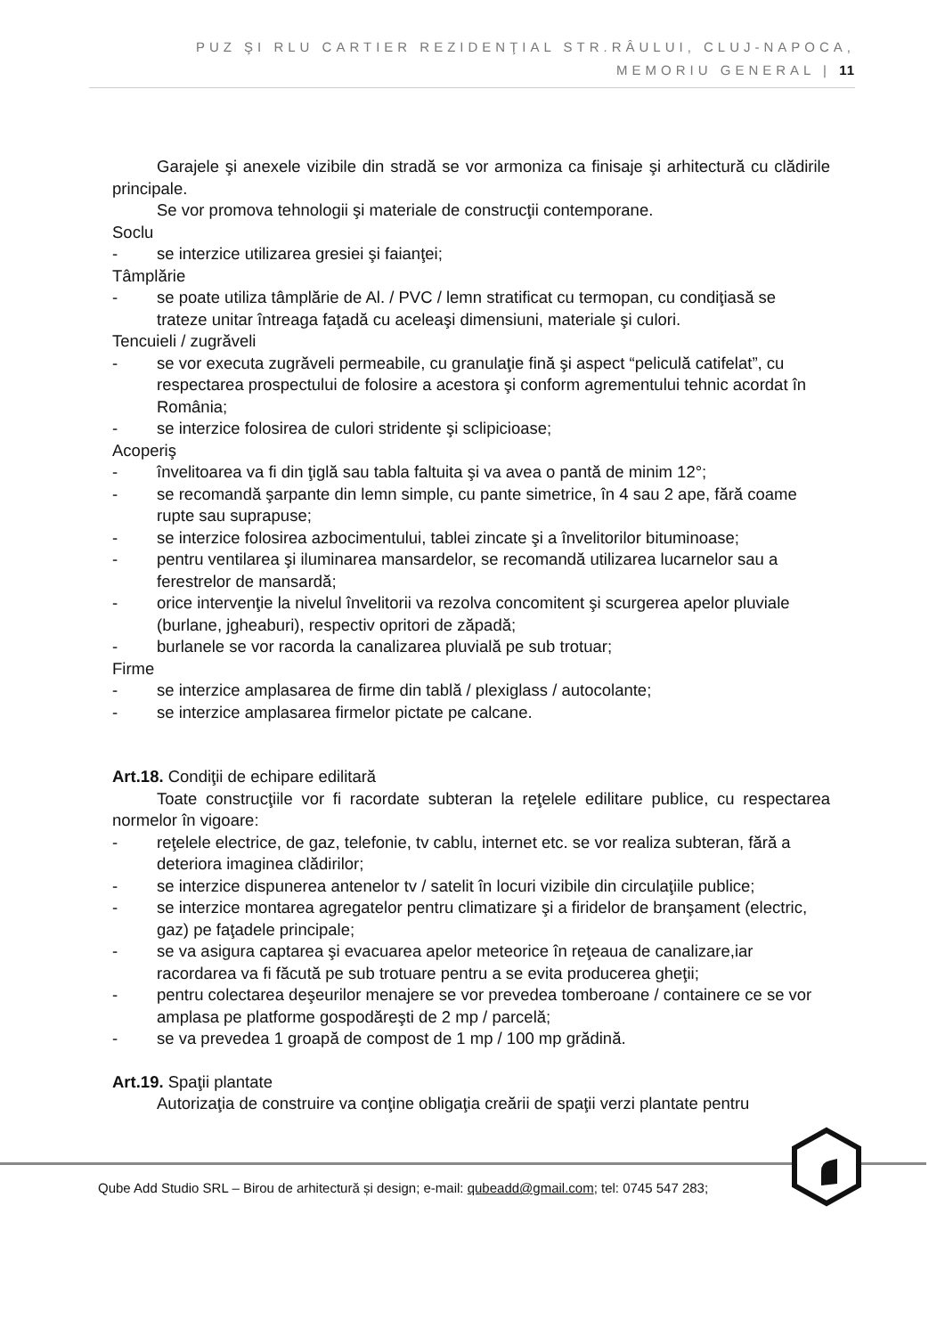PUZ ŞI RLU CARTIER REZIDENŢIAL STR.RÂULUI, CLUJ-NAPOCA,
MEMORIU GENERAL | 11
Garajele şi anexele vizibile din stradă se vor armoniza ca finisaje şi arhitectură cu clădirile principale.
Se vor promova tehnologii şi materiale de construcţii contemporane.
Soclu
- se interzice utilizarea gresiei şi faianţei;
Tâmplărie
- se poate utiliza tâmplărie de Al. / PVC / lemn stratificat cu termopan, cu condiţiasă se trateze unitar întreaga faţadă cu aceleaşi dimensiuni, materiale şi culori.
Tencuieli / zugrăveli
- se vor executa zugrăveli permeabile, cu granulaţie fină şi aspect “peliculă catifelat”, cu respectarea prospectului de folosire a acestora şi conform agrementului tehnic acordat în România;
- se interzice folosirea de culori stridente şi sclipicioase;
Acoperiş
- învelitoarea va fi din ţiglă sau tabla faltuita şi va avea o pantă de minim 12°;
- se recomandă şarpante din lemn simple, cu pante simetrice, în 4 sau 2 ape, fără coame rupte sau suprapuse;
- se interzice folosirea azbocimentului, tablei zincate şi a învelitorilor bituminoase;
- pentru ventilarea şi iluminarea mansardelor, se recomandă utilizarea lucarnelor sau a ferestrelor de mansardă;
- orice intervenţie la nivelul învelitorii va rezolva concomitent şi scurgerea apelor pluviale (burlane, jgheaburi), respectiv opritori de zăpadă;
- burlanele se vor racorda la canalizarea pluvială pe sub trotuar;
Firme
- se interzice amplasarea de firme din tablă / plexiglass / autocolante;
- se interzice amplasarea firmelor pictate pe calcane.
Art.18. Condiţii de echipare edilitară
Toate construcţiile vor fi racordate subteran la reţelele edilitare publice, cu respectarea normelor în vigoare:
- reţelele electrice, de gaz, telefonie, tv cablu, internet etc. se vor realiza subteran, fără a deteriora imaginea clădirilor;
- se interzice dispunerea antenelor tv / satelit în locuri vizibile din circulaţiile publice;
- se interzice montarea agregatelor pentru climatizare şi a firidelor de branşament (electric, gaz) pe faţadele principale;
- se va asigura captarea şi evacuarea apelor meteorice în reţeaua de canalizare,iar racordarea va fi făcută pe sub trotuare pentru a se evita producerea gheţii;
- pentru colectarea deşeurilor menajere se vor prevedea tomberoane / containere ce se vor amplasa pe platforme gospodăreşti de 2 mp / parcelă;
- se va prevedea 1 groapă de compost de 1 mp / 100 mp grădină.
Art.19. Spaţii plantate
Autorizaţia de construire va conţine obligaţia creării de spaţii verzi plantate pentru
Qube Add Studio SRL – Birou de arhitectură și design; e-mail: qubeadd@gmail.com; tel: 0745 547 283;